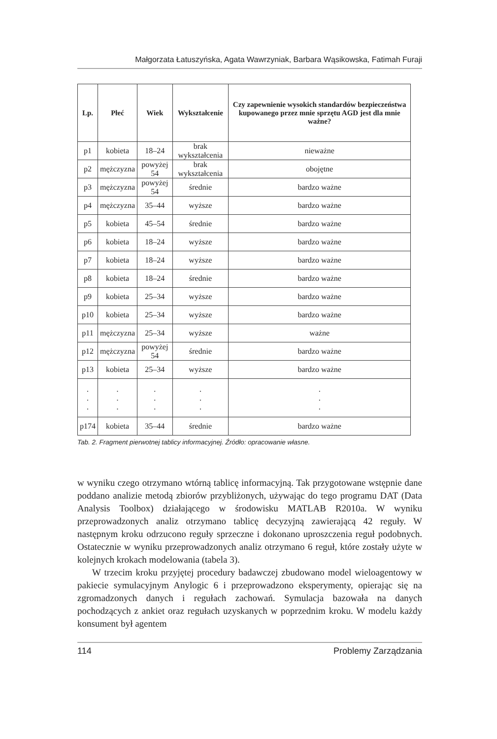Małgorzata Łatuszyńska, Agata Wawrzyniak, Barbara Wąsikowska, Fatimah Furaji
| Lp. | Płeć | Wiek | Wykształcenie | Czy zapewnienie wysokich standardów bezpieczeństwa kupowanego przez mnie sprzętu AGD jest dla mnie ważne? |
| --- | --- | --- | --- | --- |
| p1 | kobieta | 18–24 | brak wykształcenia | nieważne |
| p2 | mężczyzna | powyżej 54 | brak wykształcenia | obojętne |
| p3 | mężczyzna | powyżej 54 | średnie | bardzo ważne |
| p4 | mężczyzna | 35–44 | wyższe | bardzo ważne |
| p5 | kobieta | 45–54 | średnie | bardzo ważne |
| p6 | kobieta | 18–24 | wyższe | bardzo ważne |
| p7 | kobieta | 18–24 | wyższe | bardzo ważne |
| p8 | kobieta | 18–24 | średnie | bardzo ważne |
| p9 | kobieta | 25–34 | wyższe | bardzo ważne |
| p10 | kobieta | 25–34 | wyższe | bardzo ważne |
| p11 | mężczyzna | 25–34 | wyższe | ważne |
| p12 | mężczyzna | powyżej 54 | średnie | bardzo ważne |
| p13 | kobieta | 25–34 | wyższe | bardzo ważne |
| . . . | . . . | . . . | . . . | . . . |
| p174 | kobieta | 35–44 | średnie | bardzo ważne |
Tab. 2. Fragment pierwotnej tablicy informacyjnej. Źródło: opracowanie własne.
w wyniku czego otrzymano wtórną tablicę informacyjną. Tak przygotowane wstępnie dane poddano analizie metodą zbiorów przybliżonych, używając do tego programu DAT (Data Analysis Toolbox) działającego w środowisku MATLAB R2010a. W wyniku przeprowadzonych analiz otrzymano tablicę decyzyjną zawierającą 42 reguły. W następnym kroku odrzucono reguły sprzeczne i dokonano uproszczenia reguł podobnych. Ostatecznie w wyniku przeprowadzonych analiz otrzymano 6 reguł, które zostały użyte w kolejnych krokach modelowania (tabela 3).
W trzecim kroku przyjętej procedury badawczej zbudowano model wieloagentowy w pakiecie symulacyjnym Anylogic 6 i przeprowadzono eksperymenty, opierając się na zgromadzonych danych i regułach zachowań. Symulacja bazowała na danych pochodzących z ankiet oraz regułach uzyskanych w poprzednim kroku. W modelu każdy konsument był agentem
114 Problemy Zarządzania